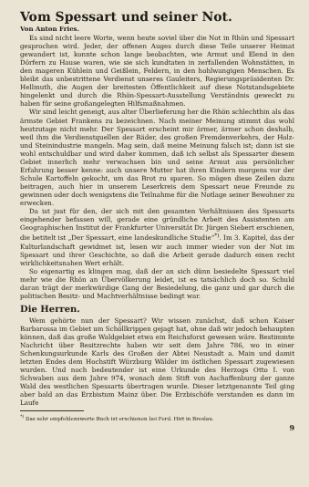Vom Spessart und seiner Not.
Von Anton Fries.
Es sind nicht leere Worte, wenn heute soviel über die Not in Rhön und Spessart gesprochen wird. Jeder, der offenen Auges durch diese Teile unserer Heimat gewandert ist, konnte schon lange beobachten, wie Armut und Elend in den Dörfern zu Hause waren, wie sie sich kundtaten in zerfallenden Wohnstätten, in den mageren Kühlein und Geißlein, Feldern, in den hohlwangigen Menschen. Es bleibt das unbestrittene Verdienst unseres Gauleiters, Regierungspräsidenten Dr. Hellmuth, die Augen der breitesten Öffentlichkeit auf diese Notstandsgebiete hingelenkt und durch die Rhön-Spessart-Ausstellung Verständnis geweckt zu haben für seine großangelegten Hilfsmaßnahmen.
Wir sind leicht geneigt, aus alter Überlieferung her die Rhön schlechthin als das ärmste Gebiet Frankens zu bezeichnen. Nach meiner Meinung stimmt das wohl heutzutage nicht mehr. Der Spessart erscheint mir ärmer, ärmer schon deshalb, weil ihm die Verdienstquellen der Bäder, des großen Fremdenverkehrs, der Holz- und Steinindustrie mangeln. Mag sein, daß meine Meinung falsch ist; dann ist sie wohl entschuldbar und wird daher kommen, daß ich selbst als Spessarter diesem Gebiet innerlich mehr verwachsen bin und seine Armut aus persönlicher Erfahrung besser kenne: auch unsere Mutter hat ihren Kindern morgens vor der Schule Kartoffeln gekocht, um das Brot zu sparen. So mögen diese Zeilen dazu beitragen, auch hier in unserem Leserkreis dem Spessart neue Freunde zu gewinnen oder doch wenigstens die Teilnahme für die Notlage seiner Bewohner zu erwecken.
Da ist just für den, der sich mit den gesamten Verhältnissen des Spessarts eingehender befassen will, gerade eine gründliche Arbeit des Assistenten am Geographischen Institut der Frankfurter Universität Dr. Jürgen Siebert erschienen, die betitelt ist „Der Spessart, eine landeskundliche Studie“<sup>*)</sup>. Im 3. Kapitel, das der Kulturlandschaft gewidmet ist, lesen wir auch immer wieder von der Not im Spessart und ihrer Geschichte, so daß die Arbeit gerade dadurch einen recht wirklichkeitsnahen Wert erhält.
So eigenartig es klingen mag, daß der an sich dünn besiedelte Spessart viel mehr wie die Rhön an Übervölkerung leidet, ist es tatsächlich doch so. Schuld daran trägt der merkwürdige Gang der Besiedelung, die ganz und gar durch die politischen Besitz- und Machtverhältnisse bedingt war.
Die Herren.
Wem gehörte nun der Spessart? Wir wissen zunächst, daß schon Kaiser Barbarossa im Gebiet um Schöllkrippen gejagt hat, ohne daß wir jedoch behaupten können, daß das große Waldgebiet etwa ein Reichsforst gewesen wäre. Bestimmte Nachricht über Besitzrechte haben wir seit dem Jahre 786, wo in einer Schenkungsurkunde Karls des Großen der Abtei Neustadt a. Main und damit letzten Endes dem Hochstift Würzburg Wälder im östlichen Spessart zugewiesen wurden. Und noch bedeutender ist eine Urkunde des Herzogs Otto I. von Schwaben aus dem Jahre 974, wonach dem Stift von Aschaffenburg der ganze Wald des westlichen Spessarts übertragen wurde. Dieser letztgenannte Teil ging aber bald an das Erzbistum Mainz über. Die Erzbischöfe verstanden es dann im Laufe
<sup>*)</sup> Das sehr empfehlenswerte Buch ist erschienen bei Ferd. Hirt in Breslau.
9